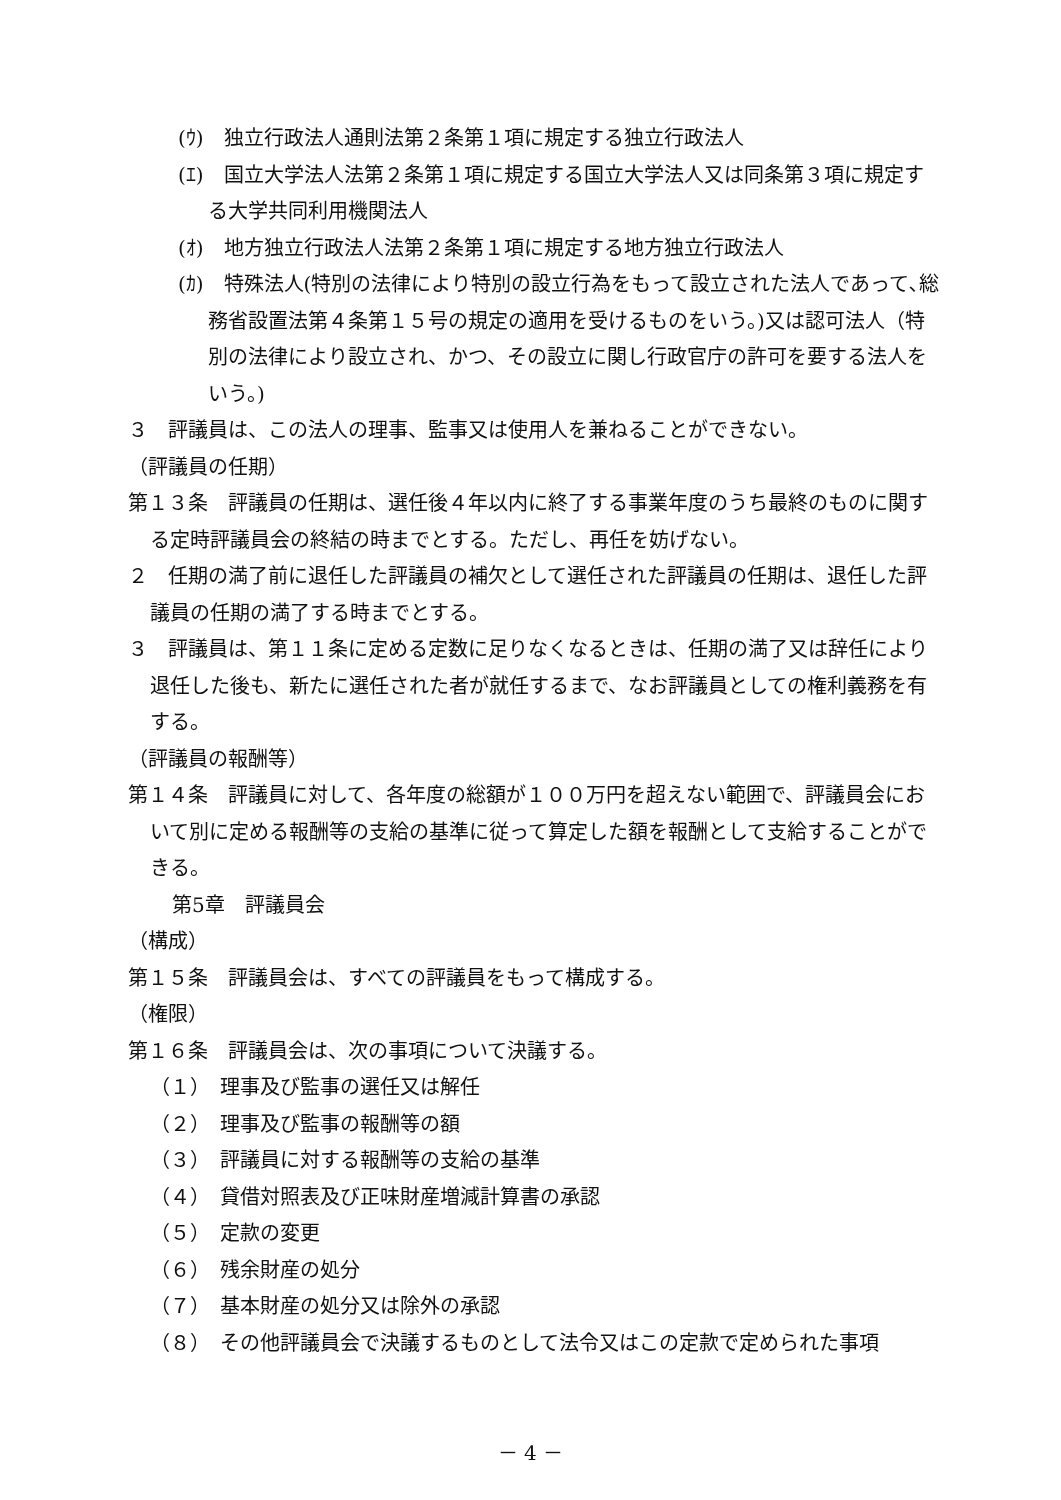(ｳ)　独立行政法人通則法第２条第１項に規定する独立行政法人
(ｴ)　国立大学法人法第２条第１項に規定する国立大学法人又は同条第３項に規定する大学共同利用機関法人
(ｵ)　地方独立行政法人法第２条第１項に規定する地方独立行政法人
(ｶ)　特殊法人(特別の法律により特別の設立行為をもって設立された法人であって､総務省設置法第４条第１５号の規定の適用を受けるものをいう。)又は認可法人（特別の法律により設立され、かつ、その設立に関し行政官庁の許可を要する法人をいう。)
３　評議員は、この法人の理事、監事又は使用人を兼ねることができない。
（評議員の任期）
第１３条　評議員の任期は、選任後４年以内に終了する事業年度のうち最終のものに関する定時評議員会の終結の時までとする。ただし、再任を妨げない。
２　任期の満了前に退任した評議員の補欠として選任された評議員の任期は、退任した評議員の任期の満了する時までとする。
３　評議員は、第１１条に定める定数に足りなくなるときは、任期の満了又は辞任により退任した後も、新たに選任された者が就任するまで、なお評議員としての権利義務を有する。
（評議員の報酬等）
第１４条　評議員に対して、各年度の総額が１００万円を超えない範囲で、評議員会において別に定める報酬等の支給の基準に従って算定した額を報酬として支給することができる。
第5章　評議員会
（構成）
第１５条　評議員会は、すべての評議員をもって構成する。
（権限）
第１６条　評議員会は、次の事項について決議する。
（１）　理事及び監事の選任又は解任
（２）　理事及び監事の報酬等の額
（３）　評議員に対する報酬等の支給の基準
（４）　貸借対照表及び正味財産増減計算書の承認
（５）　定款の変更
（６）　残余財産の処分
（７）　基本財産の処分又は除外の承認
（８）　その他評議員会で決議するものとして法令又はこの定款で定められた事項
－ 4 －